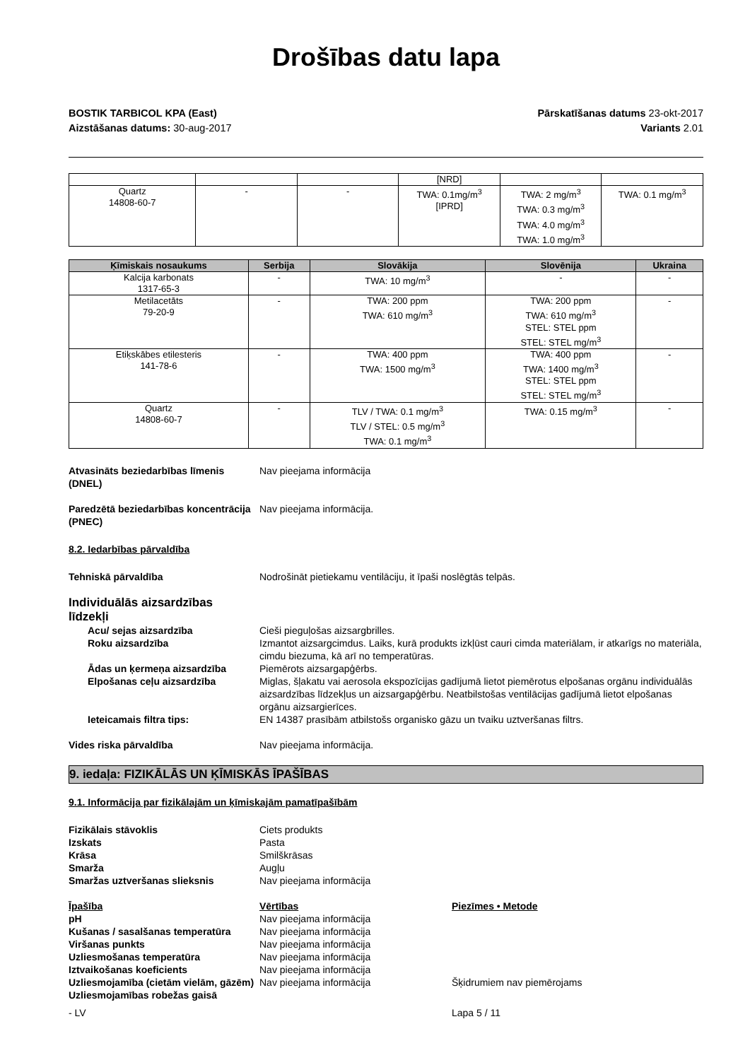Drošības datu lapa
BOSTIK TARBICOL KPA (East)
Aizstāšanas datums: 30-aug-2017
Pārskatīšanas datums 23-okt-2017
Variants 2.01
| | | | [NRD] | | |
| Quartz 14808-60-7 | - | - | TWA: 0.1mg/m<sup>3</sup> [IPRD] | TWA: 2 mg/m<sup>3</sup> TWA: 0.3 mg/m<sup>3</sup> TWA: 4.0 mg/m<sup>3</sup> TWA: 1.0 mg/m<sup>3</sup> | TWA: 0.1 mg/m<sup>3</sup> |
| Ķīmiskais nosaukums | Serbija | Slovākija | Slovēnija | Ukraina |
| --- | --- | --- | --- | --- |
| Kalcija karbonats 1317-65-3 | - | TWA: 10 mg/m<sup>3</sup> | - | - |
| Metilacetāts 79-20-9 | - | TWA: 200 ppm TWA: 610 mg/m<sup>3</sup> | TWA: 200 ppm TWA: 610 mg/m<sup>3</sup> STEL: STEL ppm STEL: STEL mg/m<sup>3</sup> | - |
| Etiķskābes etilesteris 141-78-6 | - | TWA: 400 ppm TWA: 1500 mg/m<sup>3</sup> | TWA: 400 ppm TWA: 1400 mg/m<sup>3</sup> STEL: STEL ppm STEL: STEL mg/m<sup>3</sup> | - |
| Quartz 14808-60-7 | - | TLV / TWA: 0.1 mg/m<sup>3</sup> TLV / STEL: 0.5 mg/m<sup>3</sup> TWA: 0.1 mg/m<sup>3</sup> | TWA: 0.15 mg/m<sup>3</sup> | - |
Atvasināts beziedarbības līmenis (DNEL)
Nav pieejama informācija
Paredzētā beziedarbības koncentrācija (PNEC)
Nav pieejama informācija.
8.2. Iedarbības pārvaldība
Tehniskā pārvaldība Nodrošināt pietiekamu ventilāciju, it īpaši noslēgtās telpās.
Individuālās aizsardzības līdzekļi
Acu/ sejas aizsardzība Cieši pieguļošas aizsargbrilles.
Roku aizsardzība Izmantot aizsargcimdus. Laiks, kurā produkts izkļūst cauri cimda materiālam, ir atkarīgs no materiāla, cimdu biezuma, kā arī no temperatūras.
Ādas un ķermeņa aizsardzība Piemērots aizsargapģērbs.
Elpošanas ceļu aizsardzība Miglas, šļakatu vai aerosola ekspozīcijas gadījumā lietot piemērotus elpošanas orgānu individuālās aizsardzības līdzekļus un aizsargapģērbu. Neatbilstošas ventilācijas gadījumā lietot elpošanas orgānu aizsargierīces.
Ieteicamais filtra tips: EN 14387 prasībām atbilstošs organisko gāzu un tvaiku uztveršanas filtrs.
Vides riska pārvaldība Nav pieejama informācija.
9. iedaļa: FIZIKĀLĀS UN ĶĪMISKĀS ĪPAŠĪBAS
9.1. Informācija par fizikālajām un ķīmiskajām pamatīpašībām
Fizikālais stāvoklis Ciets produkts
Izskats Pasta
Krāsa Smilškrāsas
Smarža Augļu
Smaržas uztveršanas slieksnis Nav pieejama informācija
Īpašība Vērtības Piezīmes • Metode
pH Nav pieejama informācija
Kušanas / sasalšanas temperatūra Nav pieejama informācija
Viršanas punkts Nav pieejama informācija
Uzliesmošanas temperatūra Nav pieejama informācija
Iztvaikošanas koeficients Nav pieejama informācija
Uzliesmojamība (cietām vielām, gāzēm)
Nav pieejama informācija Šķidrumiem nav piemērojams
Uzliesmojamības robežas gaisā
- LV Lapa 5 / 11